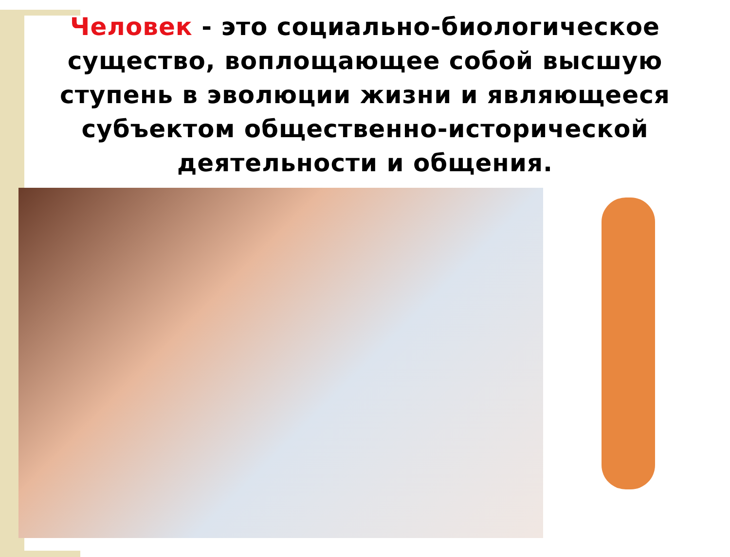Человек - это социально-биологическое существо, воплощающее собой высшую ступень в эволюции жизни и являющееся субъектом общественно-исторической деятельности и общения.